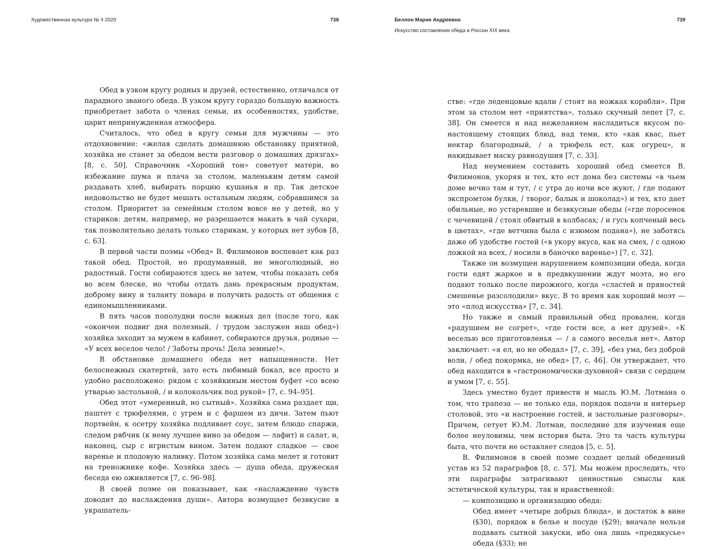Художественная культура № 4 2020 738
Обед в узком кругу родных и друзей, естественно, отличался от парадного званого обеда. В узком кругу гораздо большую важность приобретает забота о членах семьи, их особенностях, удобстве, царит непринужденная атмосфера.
Считалось, что обед в кругу семьи для мужчины — это отдохновение: «желая сделать домашнюю обстановку приятной, хозяйка не станет за обедом вести разговор о домашних дрязгах» [8, с. 50]. Справочник «Хороший тон» советует матери, во избежание шума и плача за столом, маленьким детям самой раздавать хлеб, выбирать порцию кушанья и пр. Так детское недовольство не будет мешать остальным людям, собравшимся за столом. Приоритет за семейным столом вовсе не у детей, но у стариков: детям, например, не разрешается макать в чай сухари, так позволительно делать только старикам, у которых нет зубов [8, с. 63].
В первой части поэмы «Обед» В. Филимонов воспевает как раз такой обед. Простой, но продуманный, не многолюдный, но радостный. Гости собираются здесь не затем, чтобы показать себя во всем блеске, но чтобы отдать дань прекрасным продуктам, доброму вину и таланту повара и получить радость от общения с единомышленниками.
В пять часов пополудни после важных дел (после того, как «окончен подвиг дня полезный, / трудом заслужен наш обед») хозяйка заходит за мужем в кабинет, собираются друзья, родные — «У всех веселое чело! / Заботы прочь! Дела земные!».
В обстановке домашнего обеда нет напыщенности. Нет белоснежных скатертей, зато есть любимый бокал, все просто и удобно расположено: рядом с хозяйкиным местом буфет «со всею утварью застольной, / и колокольчик под рукой» [7, с. 94–95].
Обед этот «умеренный, но сытный». Хозяйка сама раздает щи, паштет с трюфелями, с угрем и с фаршем из дичи. Затем пьют портвейн, к осетру хозяйка подливает соус, затем блюдо спаржи, следом рябчик (к нему лучшее вино за обедом — лафит) и салат, и, наконец, сыр с игристым вином. Затем подают сладкое — свое варенье и плодовую наливку. Потом хозяйка сама мелет и готовит на треножнике кофе. Хозяйка здесь — душа обеда, дружеская беседа ею оживляется [7, с. 96–98].
В своей поэме он показывает, как «наслаждение чувств доводит до наслаждения души». Автора возмущает безвкусие в украшатель-
Беллон Мария Андреевна 739
Искусство составления обеда в России XIX века
стве: «где леденцовые вдали / стоят на ножках корабли». При этом за столом нет «приятства», только скучный лепет [7, с. 38]. Он смеется и над нежеланием насладиться вкусом по-настоящему стоящих блюд, над теми, кто «как квас, пьет нектар благородный, / а трюфель ест, как огурец», и накидывает маску равнодушия [7, с. 33].
Над неумением составить хороший обед смеется В. Филимонов, укоряя и тех, кто ест дома без системы «в чьем доме вечно там и тут, / с утра до ночи все жуют, / где подают экспромтом булки, / творог, балык и шоколад») и тех, кто дает обильные, но устаревшие и безвкусные обеды («где поросенок с чечевицей / стоял обвитый в колбасах; / и гусь копченый весь в цветах», «где ветчина была с изюмом подана»), не заботясь даже об удобстве гостей («в укору вкуса, как на смех, / с одною ложкой на всех, / носили в баночке варенье») [7, с. 32].
Также он возмущен нарушением композиции обеда, когда гости едят жаркое и в предвкушении ждут моэта, но его подают только после пирожного, когда «сластей и пряностей смешенье разсолодили» вкус. В то время как хороший моэт — это «плод искусства» [7, с. 34].
Но также и самый правильный обед провален, когда «радушием не согрет», «где гости все, а нет друзей». «К веселью все приготовленья — / а самого веселья нет». Автор заключает: «я ел, но не обедал» [7, с. 39], «без ума, без доброй воли, / обед покормка, не обед» [7, с. 46]. Он утверждает, что обед находится в «гастрономически-духовной» связи с сердцем и умом [7, с. 55].
Здесь уместно будет привести и мысль Ю.М. Лотмана о том, что трапеза — не только еда, порядок подачи и интерьер столовой, это «и настроение гостей, и застольные разговоры». Причем, сетует Ю.М. Лотман, последние для изучения еще более неуловимы, чем история быта. Это та часть культуры быта, что почти не оставляет следов [5, с. 5].
В. Филимонов в своей поэме создает целый обеденный устав из 52 параграфов [8, с. 57]. Мы можем проследить, что эти параграфы затрагивают ценностные смыслы как эстетической культуры, так и нравственной:
— композицию и организацию обеда:
Обед имеет «четыре добрых блюда», и достаток в вине (§30), порядок в белье и посуде (§29); вначале нельзя подавать сытной закуски, ибо она лишь «предвкусье» обеда (§33); не